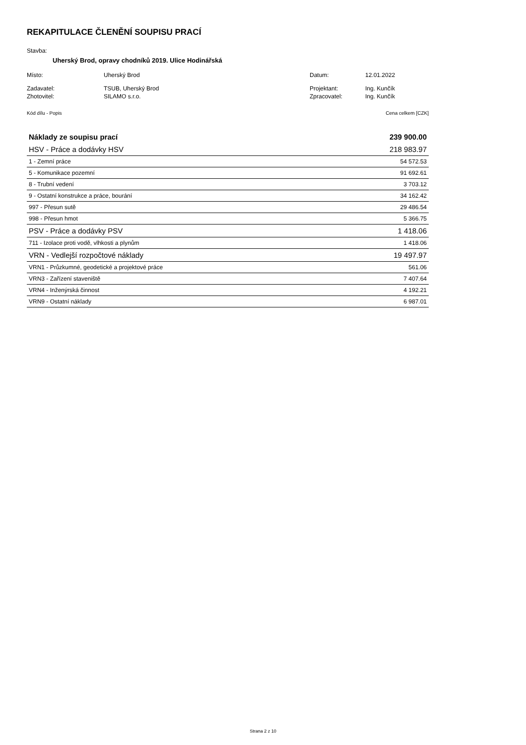REKAPITULACE ČLENĚNÍ SOUPISU PRACÍ
Stavba:
Uherský Brod, opravy chodníků 2019. Ulice Hodinářská
| Místo: | Uherský Brod | Datum: | 12.01.2022 |
| Zadavatel: | TSUB, Uherský Brod | Projektant: | Ing. Kunčík |
| Zhotovitel: | SILAMO s.r.o. | Zpracovatel: | Ing. Kunčík |
Kód dílu - Popis Cena celkem [CZK]
| Náklady ze soupisu prací | 239 900.00 |
| HSV - Práce a dodávky HSV | 218 983.97 |
| 1 - Zemní práce | 54 572.53 |
| 5 - Komunikace pozemní | 91 692.61 |
| 8 - Trubní vedení | 3 703.12 |
| 9 - Ostatní konstrukce a práce, bourání | 34 162.42 |
| 997 - Přesun sutě | 29 486.54 |
| 998 - Přesun hmot | 5 366.75 |
| PSV - Práce a dodávky PSV | 1 418.06 |
| 711 - Izolace proti vodě, vlhkosti a plynům | 1 418.06 |
| VRN - Vedlejší rozpočtové náklady | 19 497.97 |
| VRN1 - Průzkumné, geodetické a projektové práce | 561.06 |
| VRN3 - Zařízení staveniště | 7 407.64 |
| VRN4 - Inženýrská činnost | 4 192.21 |
| VRN9 - Ostatní náklady | 6 987.01 |
Strana 2 z 10